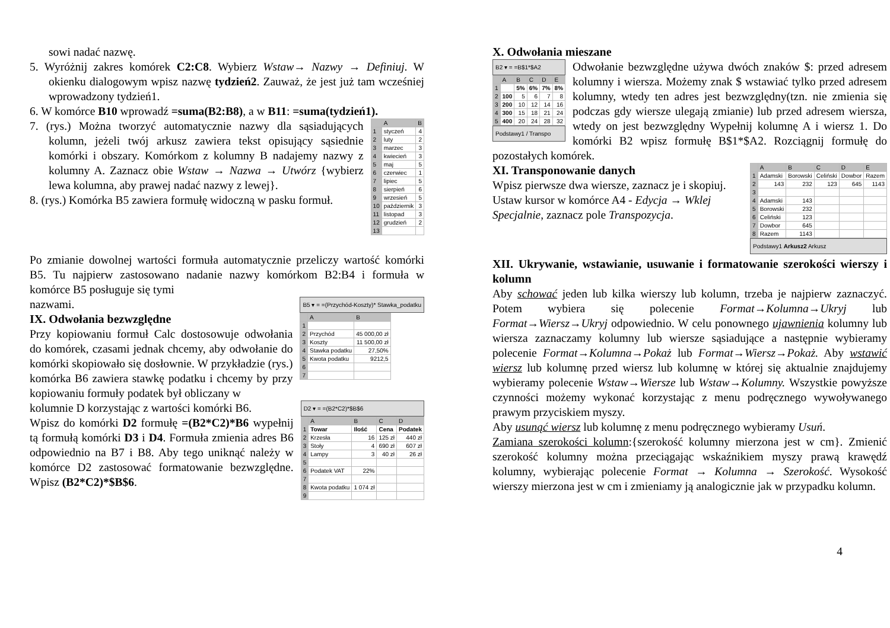sowi nadać nazwę.
5. Wyróżnij zakres komórek C2:C8. Wybierz Wstaw→ Nazwy → Definiuj. W okienku dialogowym wpisz nazwę tydzień2. Zauważ, że jest już tam wcześniej wprowadzony tydzień1.
6. W komórce B10 wprowadź =suma(B2:B8), a w B11: =suma(tydzień1).
| | A | B |
| --- | --- | --- |
| 1 | styczeń | 4 |
| 2 | luty | 2 |
| 3 | marzec | 3 |
| 4 | kwiecień | 3 |
| 5 | maj | 5 |
| 6 | czerwiec | 1 |
| 7 | lipiec | 5 |
| 8 | sierpień | 6 |
| 9 | wrzesień | 5 |
| 10 | październik | 3 |
| 11 | listopad | 3 |
| 12 | grudzień | 2 |
| 13 | | |
7. (rys.) Można tworzyć automatycznie nazwy dla sąsiadujących kolumn, jeżeli twój arkusz zawiera tekst opisujący sąsiednie komórki i obszary. Komórkom z kolumny B nadajemy nazwy z kolumny A. Zaznacz obie Wstaw → Nazwa → Utwórz {wybierz lewa kolumna, aby prawej nadać nazwy z lewej}.
8. (rys.) Komórka B5 zawiera formułę widoczną w pasku formuł.
Po zmianie dowolnej wartości formuła automatycznie przeliczy wartość komórki B5. Tu najpierw zastosowano nadanie nazwy komórkom B2:B4 i formuła w komórce B5 posługuje się tymi
B5 ▾ = =(Przychód-Koszty)* Stawka_podatku
| | A | B |
| --- | --- | --- |
| 1 | | |
| 2 | Przychód | 45 000,00 zł |
| 3 | Koszty | 11 500,00 zł |
| 4 | Stawka podatku | 27,50% |
| 5 | Kwota podatku | 9212,5 |
| 6 | | |
| 7 | | |
nazwami.
IX. Odwołania bezwzględne
Przy kopiowaniu formuł Calc dostosowuje odwołania do komórek, czasami jednak chcemy, aby odwołanie do komórki skopiowało się dosłownie. W przykładzie (rys.) komórka B6 zawiera stawkę podatku i chcemy by przy kopiowaniu formuły podatek był obliczany w
D2 ▾ = =(B2*C2)*$B$6
| | A | B | C | D |
| --- | --- | --- | --- | --- |
| 1 | Towar | Ilość | Cena | Podatek |
| 2 | Krzesła | 16 | 125 zł | 440 zł |
| 3 | Stoły | 4 | 690 zł | 607 zł |
| 4 | Lampy | 3 | 40 zł | 26 zł |
| 5 | | | | |
| 6 | Podatek VAT | 22% | | |
| 7 | | | | |
| 8 | Kwota podatku | 1 074 zł | | |
| 9 | | | | |
kolumnie D korzystając z wartości komórki B6.
Wpisz do komórki D2 formułę =(B2*C2)*B6 wypełnij tą formułą komórki D3 i D4. Formuła zmienia adres B6 odpowiednio na B7 i B8. Aby tego uniknąć należy w komórce D2 zastosować formatowanie bezwzględne. Wpisz (B2*C2)*$B$6.
X. Odwołania mieszane
B2 ▾ = =B$1*$A2
| | A | B | C | D | E |
| --- | --- | --- | --- | --- | --- |
| 1 | | 5% | 6% | 7% | 8% |
| 2 | 100 | 5 | 6 | 7 | 8 |
| 3 | 200 | 10 | 12 | 14 | 16 |
| 4 | 300 | 15 | 18 | 21 | 24 |
| 5 | 400 | 20 | 24 | 28 | 32 |
Podstawy1 / Transpo
Odwołanie bezwzględne używa dwóch znaków $: przed adresem kolumny i wiersza. Możemy znak $ wstawiać tylko przed adresem kolumny, wtedy ten adres jest bezwzględny(tzn. nie zmienia się podczas gdy wiersze ulegają zmianie) lub przed adresem wiersza, wtedy on jest bezwzględny Wypełnij kolumnę A i wiersz 1. Do komórki B2 wpisz formułę B$1*$A2. Rozciągnij formułę do pozostałych komórek.
| | A | B | C | D | E |
| --- | --- | --- | --- | --- | --- |
| 1 | Adamski | Borowski | Celiński | Dowbor | Razem |
| 2 | 143 | 232 | 123 | 645 | 1143 |
| 3 | | | | | |
| 4 | Adamski | 143 | | | |
| 5 | Borowski | 232 | | | |
| 6 | Celiński | 123 | | | |
| 7 | Dowbor | 645 | | | |
| 8 | Razem | 1143 | | | |
Podstawy1 Arkusz2 Arkusz
XI. Transponowanie danych
Wpisz pierwsze dwa wiersze, zaznacz je i skopiuj. Ustaw kursor w komórce A4 - Edycja → Wklej Specjalnie, zaznacz pole Transpozycja.
XII. Ukrywanie, wstawianie, usuwanie i formatowanie szerokości wierszy i kolumn
Aby schować jeden lub kilka wierszy lub kolumn, trzeba je najpierw zaznaczyć. Potem wybiera się polecenie Format→Kolumna→Ukryj lub Format→Wiersz→Ukryj odpowiednio. W celu ponownego ujawnienia kolumny lub wiersza zaznaczamy kolumny lub wiersze sąsiadujące a następnie wybieramy polecenie Format→Kolumna→Pokaż lub Format→Wiersz→Pokaż. Aby wstawić wiersz lub kolumnę przed wiersz lub kolumnę w której się aktualnie znajdujemy wybieramy polecenie Wstaw→Wiersze lub Wstaw→Kolumny. Wszystkie powyższe czynności możemy wykonać korzystając z menu podręcznego wywoływanego prawym przyciskiem myszy.
Aby usunąć wiersz lub kolumnę z menu podręcznego wybieramy Usuń.
Zamiana szerokości kolumn:{szerokość kolumny mierzona jest w cm}. Zmienić szerokość kolumny można przeciągając wskaźnikiem myszy prawą krawędź kolumny, wybierając polecenie Format → Kolumna → Szerokość. Wysokość wierszy mierzona jest w cm i zmieniamy ją analogicznie jak w przypadku kolumn.
4